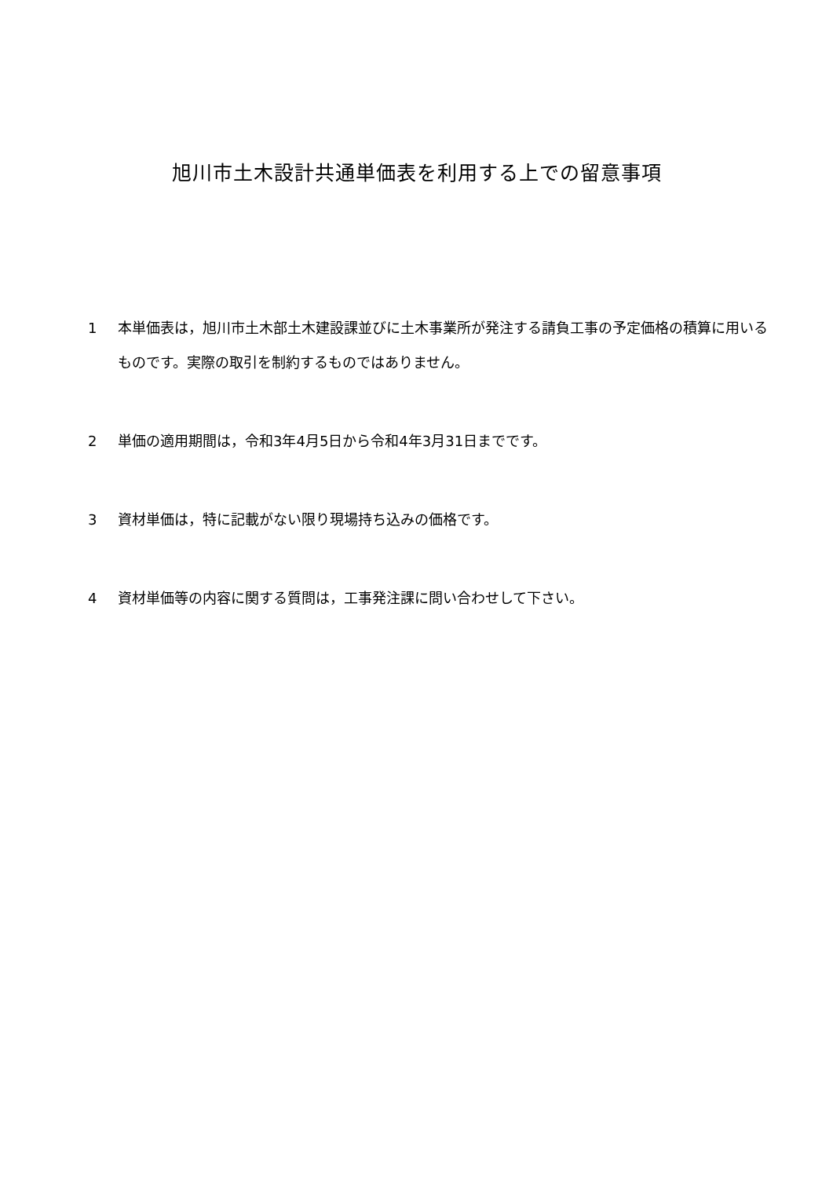旭川市土木設計共通単価表を利用する上での留意事項
1 本単価表は，旭川市土木部土木建設課並びに土木事業所が発注する請負工事の予定価格の積算に用いるものです。実際の取引を制約するものではありません。
2 単価の適用期間は，令和3年4月5日から令和4年3月31日までです。
3 資材単価は，特に記載がない限り現場持ち込みの価格です。
4 資材単価等の内容に関する質問は，工事発注課に問い合わせして下さい。